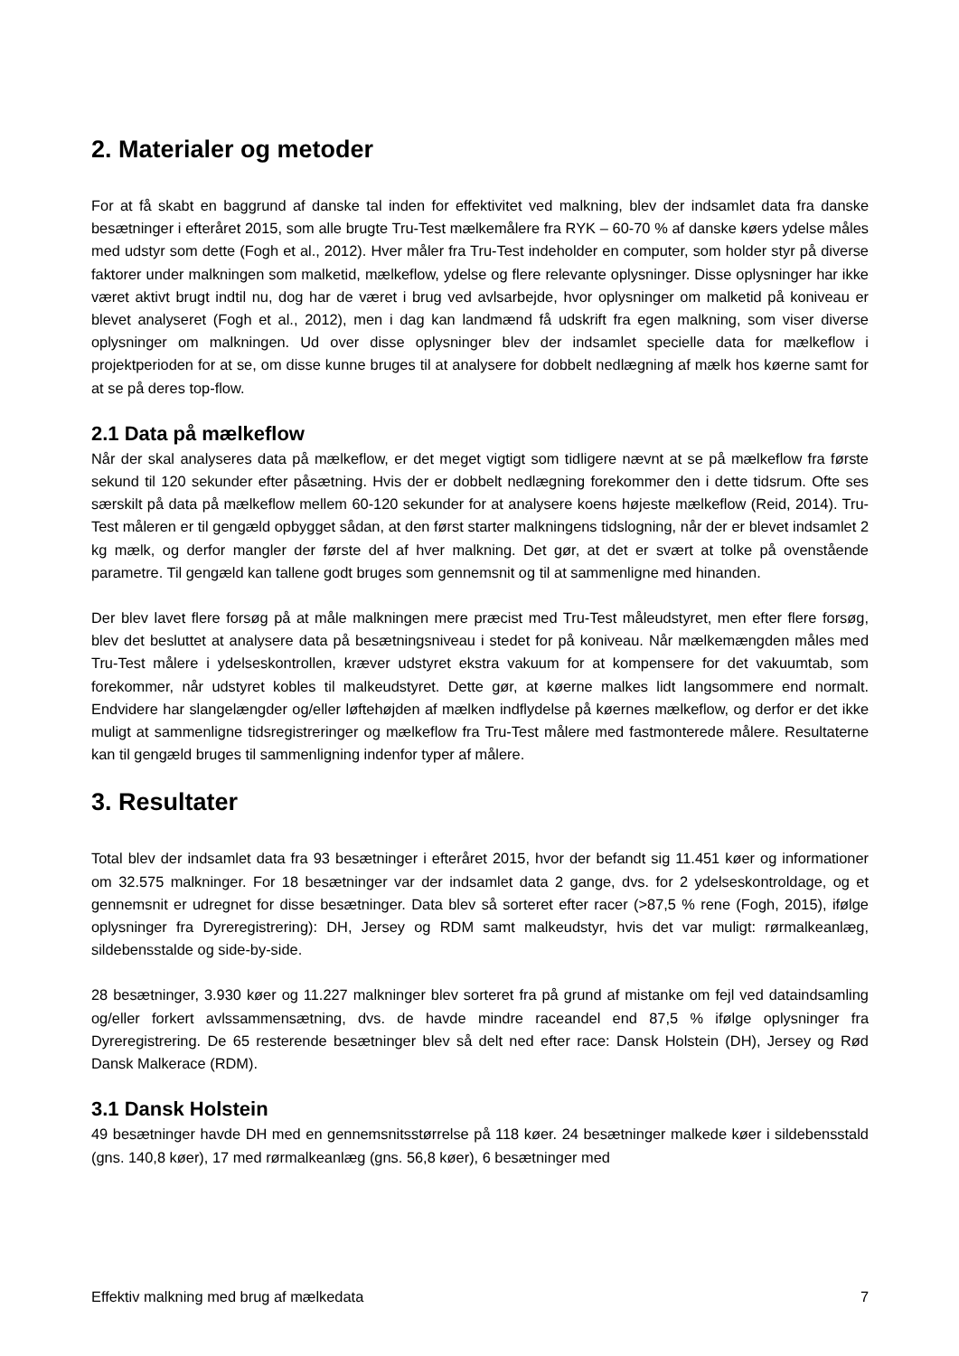2. Materialer og metoder
For at få skabt en baggrund af danske tal inden for effektivitet ved malkning, blev der indsamlet data fra danske besætninger i efteråret 2015, som alle brugte Tru-Test mælkemålere fra RYK – 60-70 % af danske køers ydelse måles med udstyr som dette (Fogh et al., 2012). Hver måler fra Tru-Test indeholder en computer, som holder styr på diverse faktorer under malkningen som malketid, mælkeflow, ydelse og flere relevante oplysninger. Disse oplysninger har ikke været aktivt brugt indtil nu, dog har de været i brug ved avlsarbejde, hvor oplysninger om malketid på koniveau er blevet analyseret (Fogh et al., 2012), men i dag kan landmænd få udskrift fra egen malkning, som viser diverse oplysninger om malkningen. Ud over disse oplysninger blev der indsamlet specielle data for mælkeflow i projektperioden for at se, om disse kunne bruges til at analysere for dobbelt nedlægning af mælk hos køerne samt for at se på deres top-flow.
2.1 Data på mælkeflow
Når der skal analyseres data på mælkeflow, er det meget vigtigt som tidligere nævnt at se på mælkeflow fra første sekund til 120 sekunder efter påsætning. Hvis der er dobbelt nedlægning forekommer den i dette tidsrum. Ofte ses særskilt på data på mælkeflow mellem 60-120 sekunder for at analysere koens højeste mælkeflow (Reid, 2014). Tru-Test måleren er til gengæld opbygget sådan, at den først starter malkningens tidslogning, når der er blevet indsamlet 2 kg mælk, og derfor mangler der første del af hver malkning. Det gør, at det er svært at tolke på ovenstående parametre. Til gengæld kan tallene godt bruges som gennemsnit og til at sammenligne med hinanden.
Der blev lavet flere forsøg på at måle malkningen mere præcist med Tru-Test måleudstyret, men efter flere forsøg, blev det besluttet at analysere data på besætningsniveau i stedet for på koniveau. Når mælkemængden måles med Tru-Test målere i ydelseskontrollen, kræver udstyret ekstra vakuum for at kompensere for det vakuumtab, som forekommer, når udstyret kobles til malkeudstyret. Dette gør, at køerne malkes lidt langsommere end normalt. Endvidere har slangelængder og/eller løftehøjden af mælken indflydelse på køernes mælkeflow, og derfor er det ikke muligt at sammenligne tidsregistreringer og mælkeflow fra Tru-Test målere med fastmonterede målere. Resultaterne kan til gengæld bruges til sammenligning indenfor typer af målere.
3. Resultater
Total blev der indsamlet data fra 93 besætninger i efteråret 2015, hvor der befandt sig 11.451 køer og informationer om 32.575 malkninger. For 18 besætninger var der indsamlet data 2 gange, dvs. for 2 ydelseskontroldage, og et gennemsnit er udregnet for disse besætninger. Data blev så sorteret efter racer (>87,5 % rene (Fogh, 2015), ifølge oplysninger fra Dyreregistrering): DH, Jersey og RDM samt malkeudstyr, hvis det var muligt: rørmalkeanlæg, sildebensstalde og side-by-side.
28 besætninger, 3.930 køer og 11.227 malkninger blev sorteret fra på grund af mistanke om fejl ved dataindsamling og/eller forkert avlssammensætning, dvs. de havde mindre raceandel end 87,5 % ifølge oplysninger fra Dyreregistrering. De 65 resterende besætninger blev så delt ned efter race: Dansk Holstein (DH), Jersey og Rød Dansk Malkerace (RDM).
3.1 Dansk Holstein
49 besætninger havde DH med en gennemsnitsstørrelse på 118 køer. 24 besætninger malkede køer i sildebensstald (gns. 140,8 køer), 17 med rørmalkeanlæg (gns. 56,8 køer), 6 besætninger med
Effektiv malkning med brug af mælkedata 7